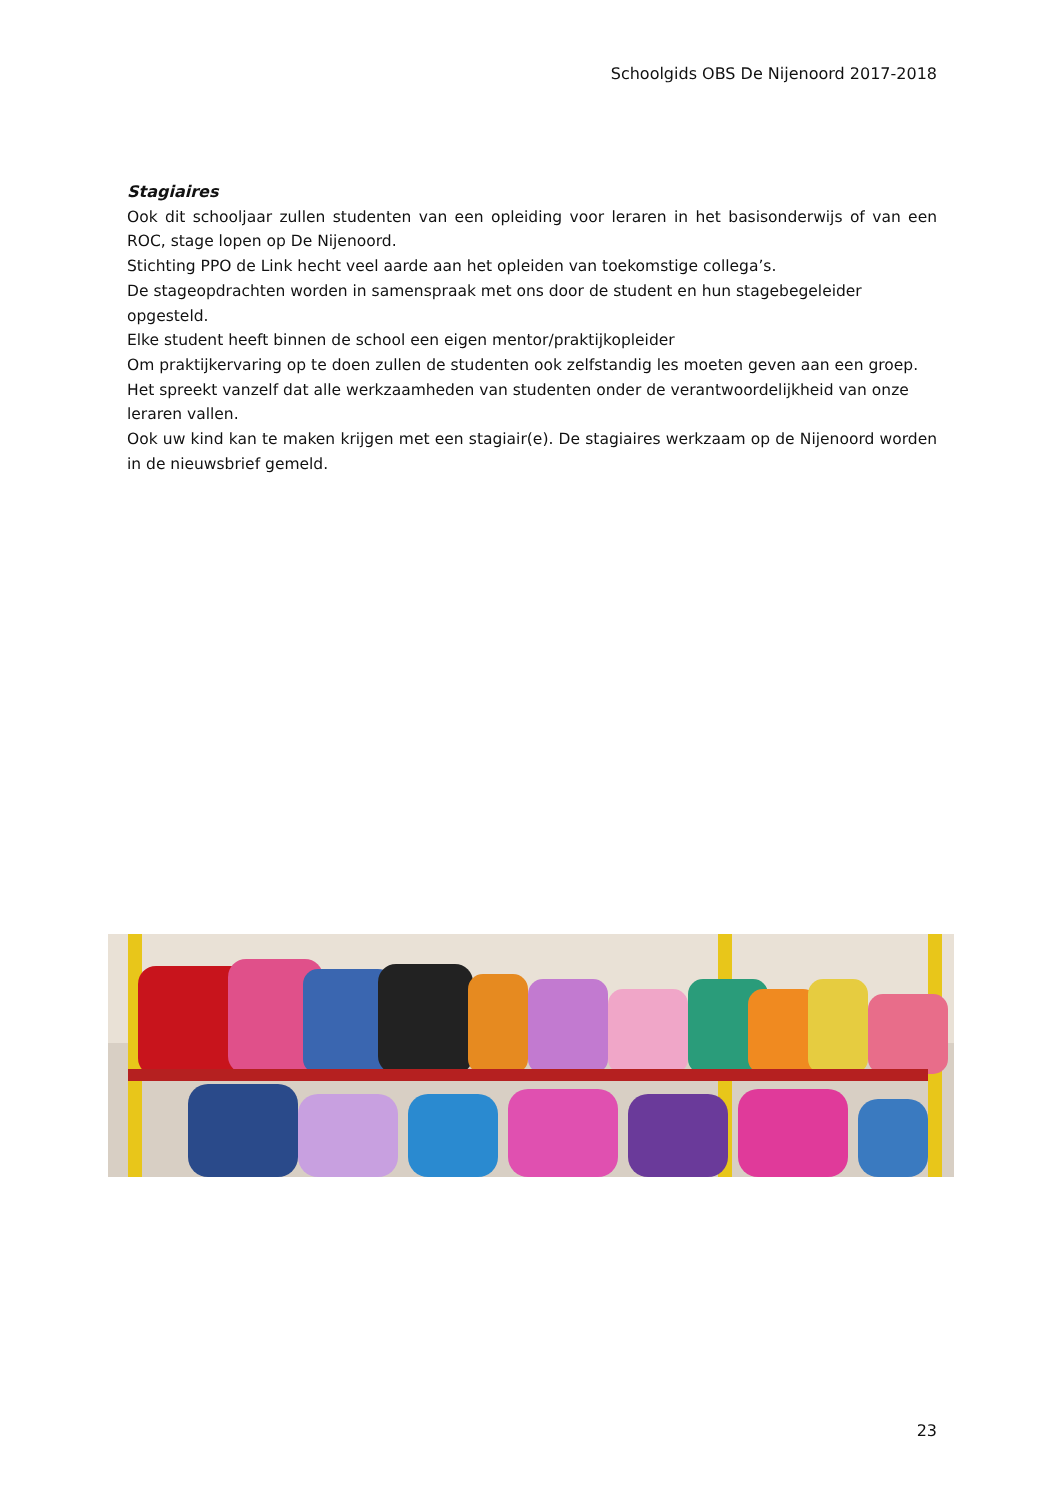Schoolgids OBS De Nijenoord 2017-2018
Stagiaires
Ook dit schooljaar zullen studenten van een opleiding voor leraren in het basisonderwijs of van een ROC, stage lopen op De Nijenoord.
Stichting PPO de Link hecht veel aarde aan het opleiden van toekomstige collega’s.
De stageopdrachten worden in samenspraak met ons door de student en hun stagebegeleider opgesteld.
Elke student heeft binnen de school een eigen mentor/praktijkopleider
Om praktijkervaring op te doen zullen de studenten ook zelfstandig les moeten geven aan een groep. Het spreekt vanzelf dat alle werkzaamheden van studenten onder de verantwoordelijkheid van onze leraren vallen.
Ook uw kind kan te maken krijgen met een stagiair(e). De stagiaires werkzaam op de Nijenoord worden in de nieuwsbrief gemeld.
23